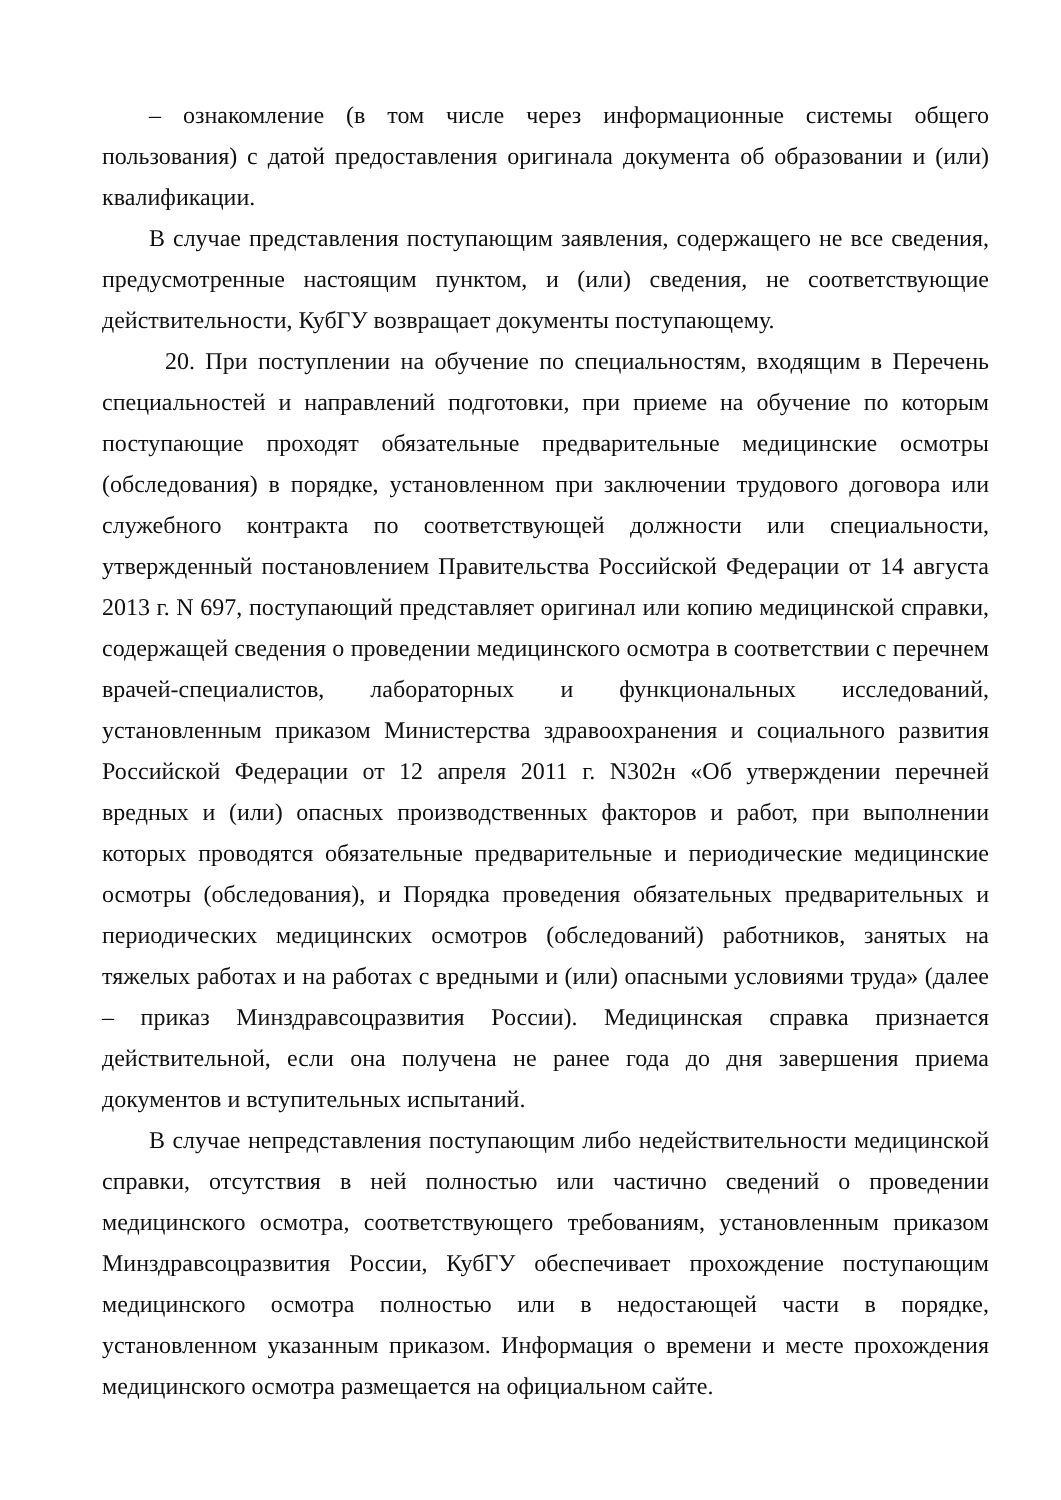– ознакомление (в том числе через информационные системы общего пользования) с датой предоставления оригинала документа об образовании и (или) квалификации.
В случае представления поступающим заявления, содержащего не все сведения, предусмотренные настоящим пунктом, и (или) сведения, не соответствующие действительности, КубГУ возвращает документы поступающему.
20. При поступлении на обучение по специальностям, входящим в Перечень специальностей и направлений подготовки, при приеме на обучение по которым поступающие проходят обязательные предварительные медицинские осмотры (обследования) в порядке, установленном при заключении трудового договора или служебного контракта по соответствующей должности или специальности, утвержденный постановлением Правительства Российской Федерации от 14 августа 2013 г. N 697, поступающий представляет оригинал или копию медицинской справки, содержащей сведения о проведении медицинского осмотра в соответствии с перечнем врачей-специалистов, лабораторных и функциональных исследований, установленным приказом Министерства здравоохранения и социального развития Российской Федерации от 12 апреля 2011 г. N302н «Об утверждении перечней вредных и (или) опасных производственных факторов и работ, при выполнении которых проводятся обязательные предварительные и периодические медицинские осмотры (обследования), и Порядка проведения обязательных предварительных и периодических медицинских осмотров (обследований) работников, занятых на тяжелых работах и на работах с вредными и (или) опасными условиями труда» (далее – приказ Минздравсоцразвития России). Медицинская справка признается действительной, если она получена не ранее года до дня завершения приема документов и вступительных испытаний.
В случае непредставления поступающим либо недействительности медицинской справки, отсутствия в ней полностью или частично сведений о проведении медицинского осмотра, соответствующего требованиям, установленным приказом Минздравсоцразвития России, КубГУ обеспечивает прохождение поступающим медицинского осмотра полностью или в недостающей части в порядке, установленном указанным приказом. Информация о времени и месте прохождения медицинского осмотра размещается на официальном сайте.